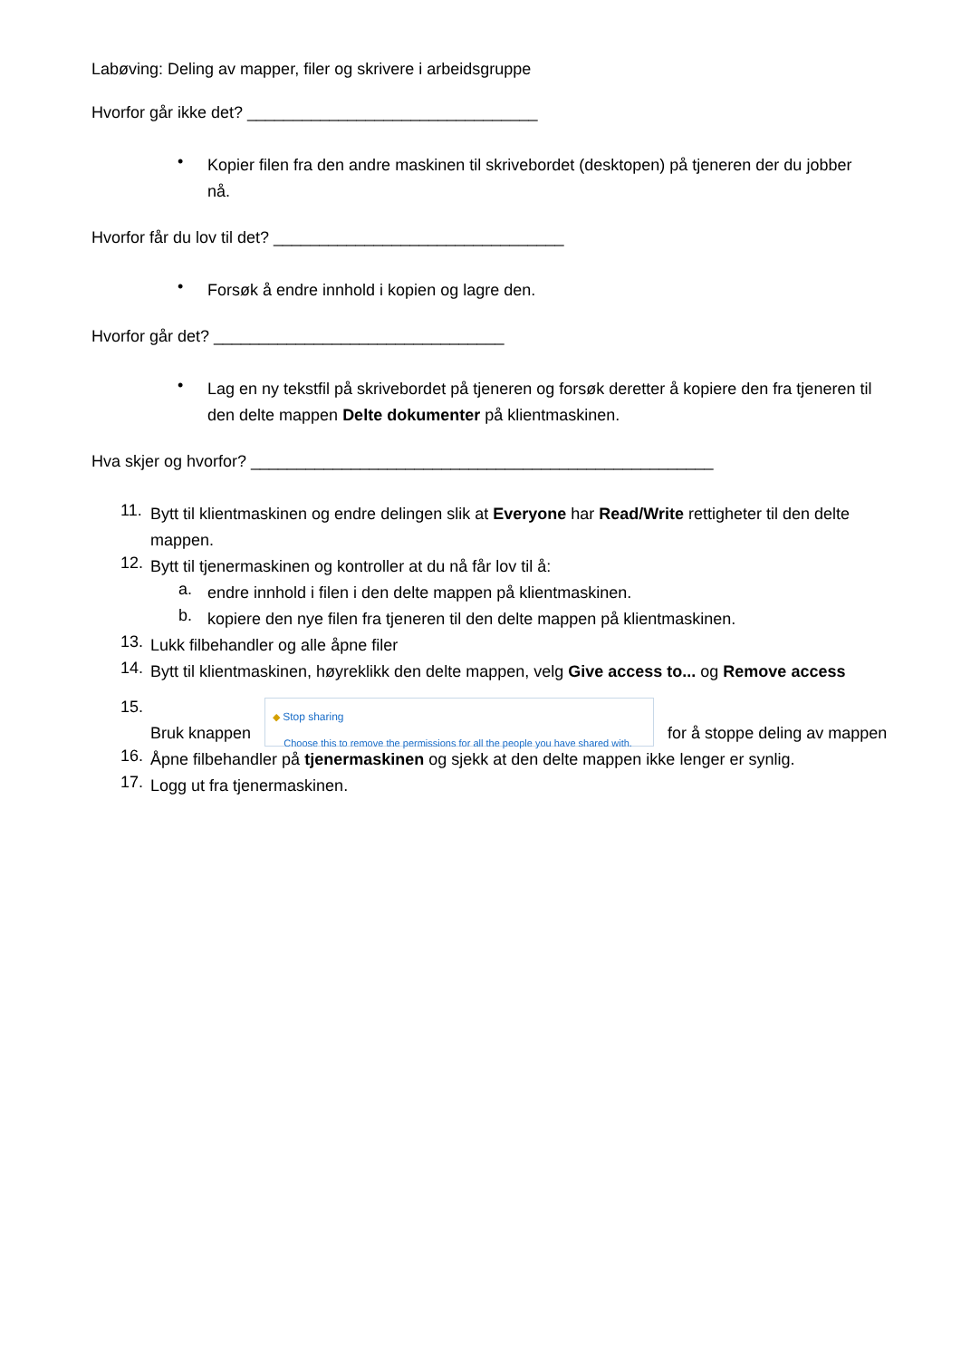Labøving: Deling av mapper, filer og skrivere i arbeidsgruppe
Hvorfor går ikke det? ________________________________
•
Kopier filen fra den andre maskinen til skrivebordet (desktopen) på tjeneren der du jobber nå.
Hvorfor får du lov til det? ________________________________
•
Forsøk å endre innhold i kopien og lagre den.
Hvorfor går det? ________________________________
•
Lag en ny tekstfil på skrivebordet på tjeneren og forsøk deretter å kopiere den fra tjeneren til den delte mappen Delte dokumenter på klientmaskinen.
Hva skjer og hvorfor? ___________________________________________________
11.
Bytt til klientmaskinen og endre delingen slik at Everyone har Read/Write rettigheter til den delte mappen.
12.
Bytt til tjenermaskinen og kontroller at du nå får lov til å:
a.
endre innhold i filen i den delte mappen på klientmaskinen.
b.
kopiere den nye filen fra tjeneren til den delte mappen på klientmaskinen.
13.
Lukk filbehandler og alle åpne filer
14.
Bytt til klientmaskinen, høyreklikk den delte mappen, velg Give access to... og Remove access
15.
Bruk knappen ◆ Stop sharing
Choose this to remove the permissions for all the people you have shared with. for å stoppe deling av mappen
16.
Åpne filbehandler på tjenermaskinen og sjekk at den delte mappen ikke lenger er synlig.
17.
Logg ut fra tjenermaskinen.